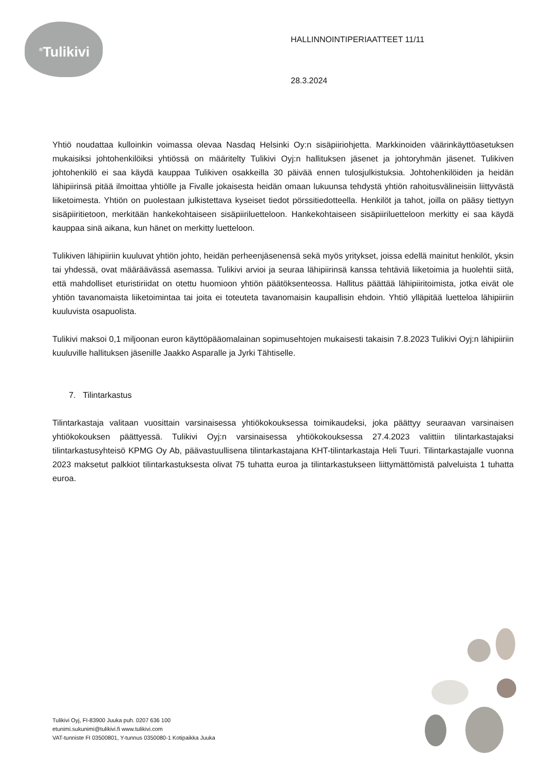<sup>®</sup>Tulikivi
HALLINNOINTIPERIAATTEET 11/11
28.3.2024
Yhtiö noudattaa kulloinkin voimassa olevaa Nasdaq Helsinki Oy:n sisäpiiriohjetta. Markkinoiden väärinkäyttöasetuksen mukaisiksi johtohenkilöiksi yhtiössä on määritelty Tulikivi Oyj:n hallituksen jäsenet ja johtoryhmän jäsenet. Tulikiven johtohenkilö ei saa käydä kauppaa Tulikiven osakkeilla 30 päivää ennen tulosjulkistuksia. Johtohenkilöiden ja heidän lähipiirinsä pitää ilmoittaa yhtiölle ja Fivalle jokaisesta heidän omaan lukuunsa tehdystä yhtiön rahoitusvälineisiin liittyvästä liiketoimesta. Yhtiön on puolestaan julkistettava kyseiset tiedot pörssitiedotteella. Henkilöt ja tahot, joilla on pääsy tiettyyn sisäpiiritietoon, merkitään hankekohtaiseen sisäpiiriluetteloon. Hankekohtaiseen sisäpiiriluetteloon merkitty ei saa käydä kauppaa sinä aikana, kun hänet on merkitty luetteloon.
Tulikiven lähipiiriin kuuluvat yhtiön johto, heidän perheenjäsenensä sekä myös yritykset, joissa edellä mainitut henkilöt, yksin tai yhdessä, ovat määräävässä asemassa. Tulikivi arvioi ja seuraa lähipiirinsä kanssa tehtäviä liiketoimia ja huolehtii siitä, että mahdolliset eturistiriidat on otettu huomioon yhtiön päätöksenteossa. Hallitus päättää lähipiiritoimista, jotka eivät ole yhtiön tavanomaista liiketoimintaa tai joita ei toteuteta tavanomaisin kaupallisin ehdoin. Yhtiö ylläpitää luetteloa lähipiiriin kuuluvista osapuolista.
Tulikivi maksoi 0,1 miljoonan euron käyttöpääomalainan sopimusehtojen mukaisesti takaisin 7.8.2023 Tulikivi Oyj:n lähipiiriin kuuluville hallituksen jäsenille Jaakko Asparalle ja Jyrki Tähtiselle.
7. Tilintarkastus
Tilintarkastaja valitaan vuosittain varsinaisessa yhtiökokouksessa toimikaudeksi, joka päättyy seuraavan varsinaisen yhtiökokouksen päättyessä. Tulikivi Oyj:n varsinaisessa yhtiökokouksessa 27.4.2023 valittiin tilintarkastajaksi tilintarkastusyhteisö KPMG Oy Ab, päävastuullisena tilintarkastajana KHT-tilintarkastaja Heli Tuuri. Tilintarkastajalle vuonna 2023 maksetut palkkiot tilintarkastuksesta olivat 75 tuhatta euroa ja tilintarkastukseen liittymättömistä palveluista 1 tuhatta euroa.
Tulikivi Oyj, FI-83900 Juuka puh. 0207 636 100
etunimi.sukunimi@tulikivi.fi www.tulikivi.com
VAT-tunniste FI 03500801, Y-tunnus 0350080-1 Kotipaikka Juuka